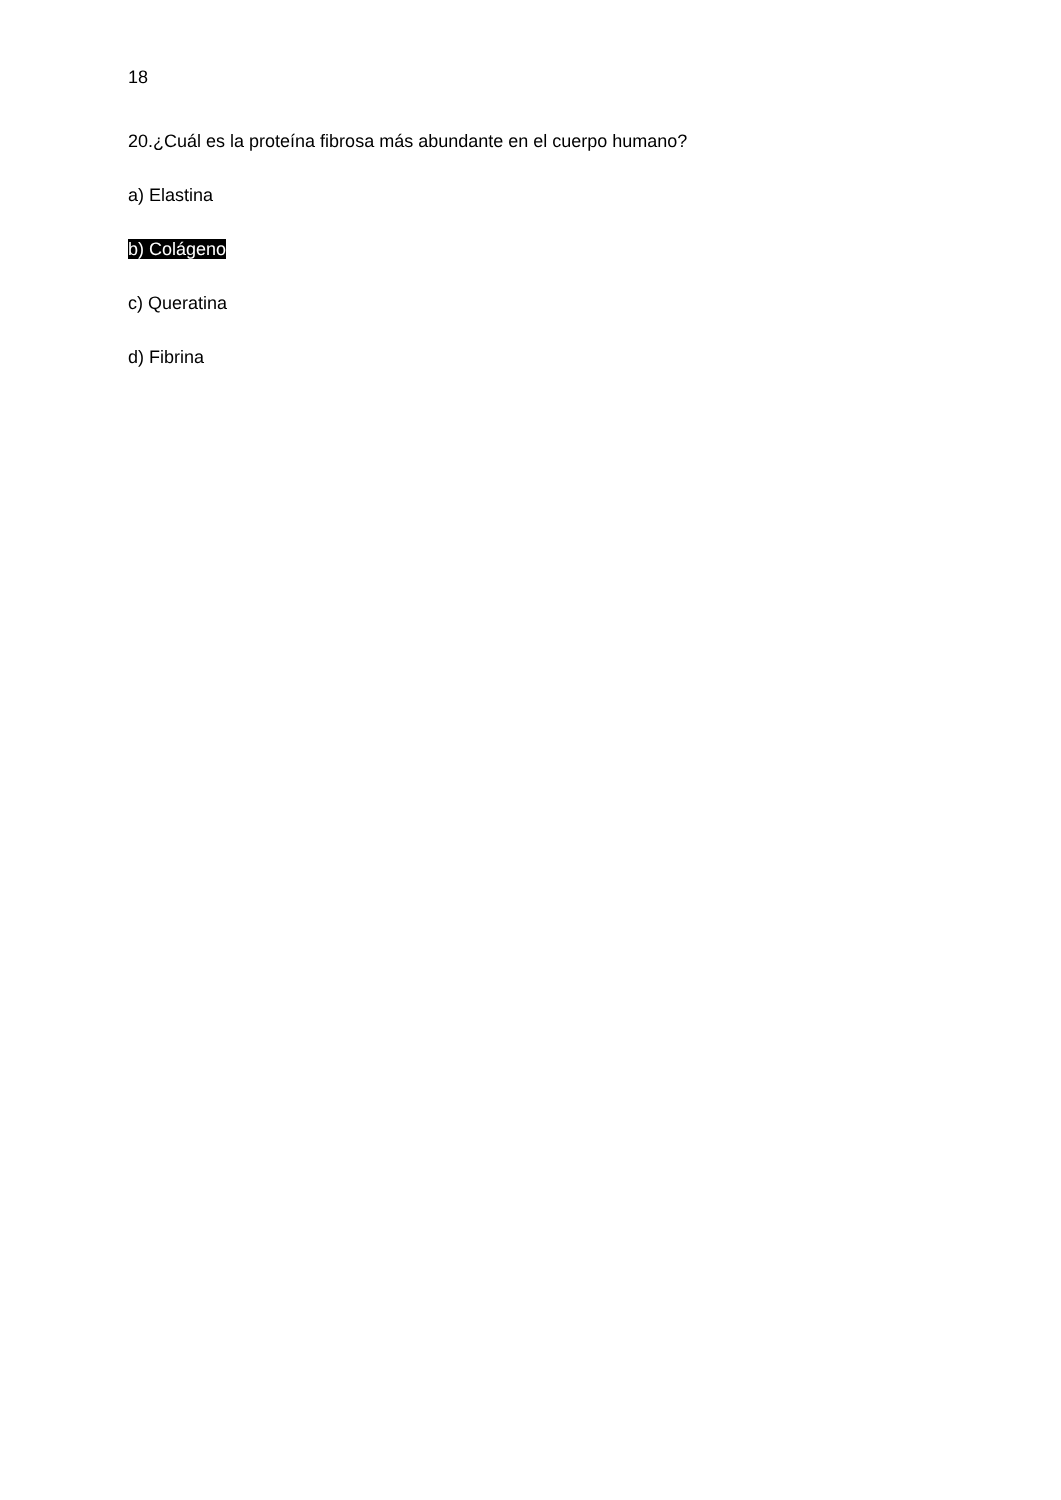18
20.¿Cuál es la proteína fibrosa más abundante en el cuerpo humano?
a) Elastina
b) Colágeno
c) Queratina
d) Fibrina